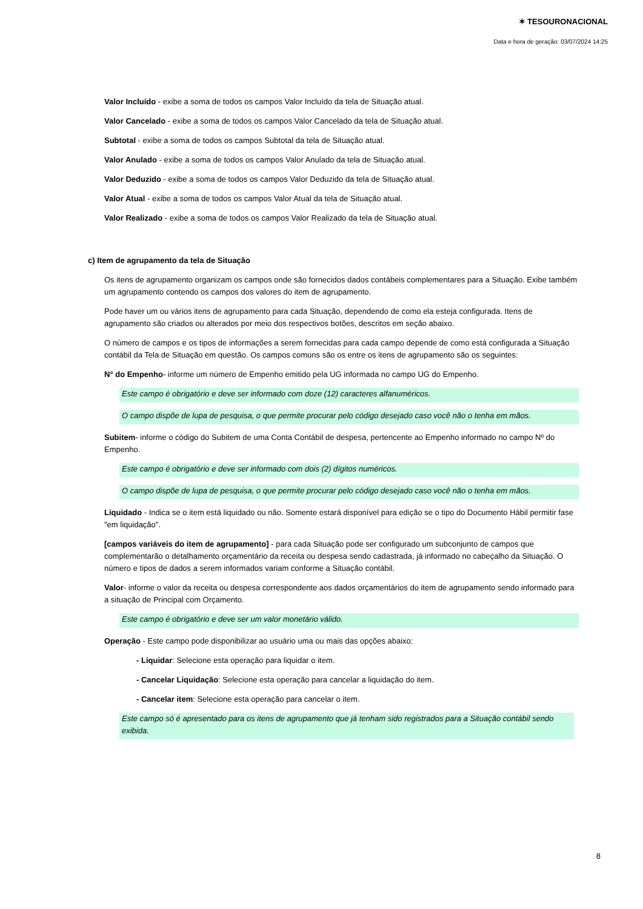✶ TESOURONACIONAL
Data e hora de geração: 03/07/2024 14:25
Valor Incluído - exibe a soma de todos os campos Valor Incluído da tela de Situação atual.
Valor Cancelado - exibe a soma de todos os campos Valor Cancelado da tela de Situação atual.
Subtotal - exibe a soma de todos os campos Subtotal da tela de Situação atual.
Valor Anulado - exibe a soma de todos os campos Valor Anulado da tela de Situação atual.
Valor Deduzido - exibe a soma de todos os campos Valor Deduzido da tela de Situação atual.
Valor Atual - exibe a soma de todos os campos Valor Atual da tela de Situação atual.
Valor Realizado - exibe a soma de todos os campos Valor Realizado da tela de Situação atual.
c) Item de agrupamento da tela de Situação
Os itens de agrupamento organizam os campos onde são fornecidos dados contábeis complementares para a Situação. Exibe também um agrupamento contendo os campos dos valores do item de agrupamento.
Pode haver um ou vários itens de agrupamento para cada Situação, dependendo de como ela esteja configurada. Itens de agrupamento são criados ou alterados por meio dos respectivos botões, descritos em seção abaixo.
O número de campos e os tipos de informações a serem fornecidas para cada campo depende de como está configurada a Situação contábil da Tela de Situação em questão. Os campos comuns são os entre os itens de agrupamento são os seguintes:
N° do Empenho- informe um número de Empenho emitido pela UG informada no campo UG do Empenho.
Este campo é obrigatório e deve ser informado com doze (12) caracteres alfanuméricos.
O campo dispõe de lupa de pesquisa, o que permite procurar pelo código desejado caso você não o tenha em mãos.
Subitem- informe o código do Subitem de uma Conta Contábil de despesa, pertencente ao Empenho informado no campo Nº do Empenho.
Este campo é obrigatório e deve ser informado com dois (2) dígitos numéricos.
O campo dispõe de lupa de pesquisa, o que permite procurar pelo código desejado caso você não o tenha em mãos.
Liquidado - Indica se o item está liquidado ou não. Somente estará disponível para edição se o tipo do Documento Hábil permitir fase "em liquidação".
[campos variáveis do item de agrupamento] - para cada Situação pode ser configurado um subconjunto de campos que complementarão o detalhamento orçamentário da receita ou despesa sendo cadastrada, já informado no cabeçalho da Situação. O número e tipos de dados a serem informados variam conforme a Situação contábil.
Valor- informe o valor da receita ou despesa correspondente aos dados orçamentários do item de agrupamento sendo informado para a situação de Principal com Orçamento.
Este campo é obrigatório e deve ser um valor monetário válido.
Operação - Este campo pode disponibilizar ao usuário uma ou mais das opções abaixo:
- Liquidar: Selecione esta operação para liquidar o item.
- Cancelar Liquidação: Selecione esta operação para cancelar a liquidação do item.
- Cancelar item: Selecione esta operação para cancelar o item.
Este campo só é apresentado para os itens de agrupamento que já tenham sido registrados para a Situação contábil sendo exibida.
8